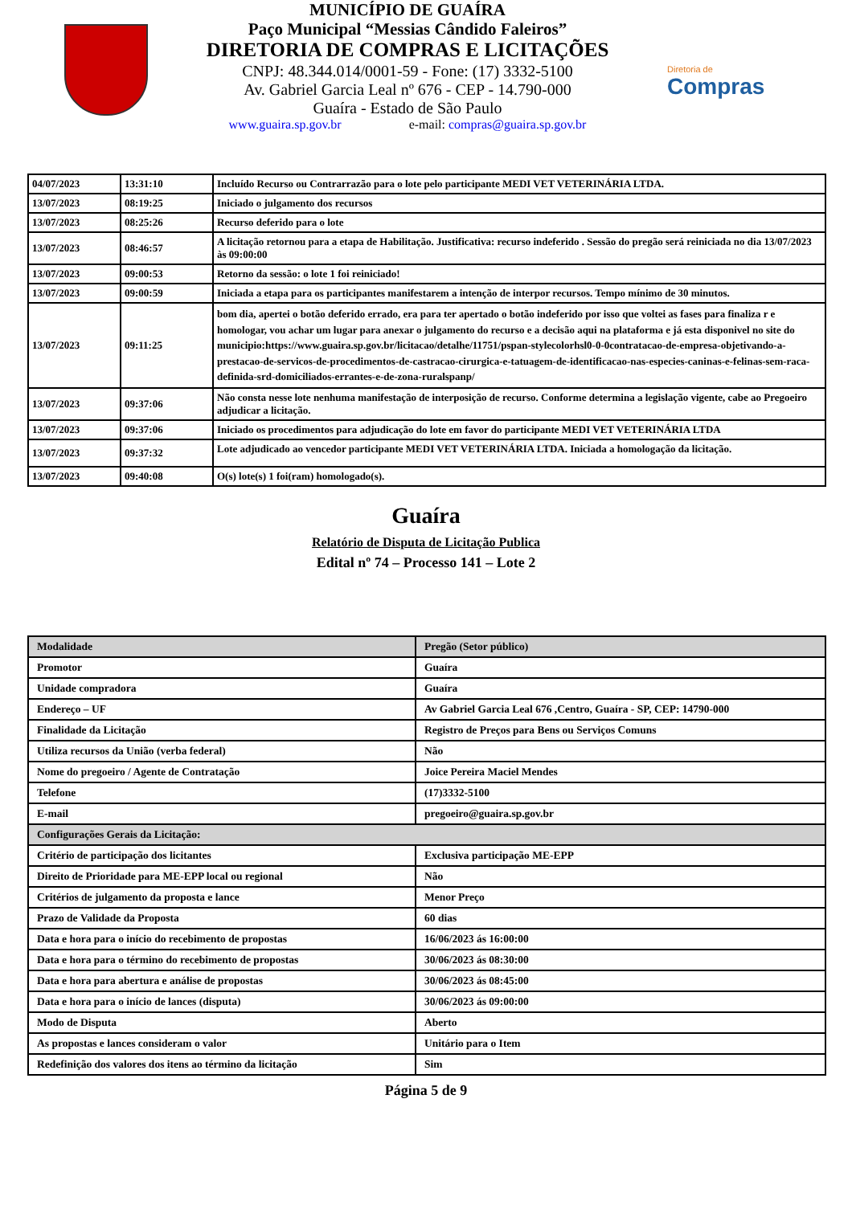MUNICÍPIO DE GUAÍRA
Paço Municipal “Messias Cândido Faleiros”
DIRETORIA DE COMPRAS E LICITAÇÕES
CNPJ: 48.344.014/0001-59 - Fone: (17) 3332-5100
Av. Gabriel Garcia Leal nº 676 - CEP - 14.790-000
Guaíra - Estado de São Paulo
www.guaira.sp.gov.br e-mail: compras@guaira.sp.gov.br
Diretoria de
Compras
| 04/07/2023 | 13:31:10 | Incluído Recurso ou Contrarrazão para o lote pelo participante MEDI VET VETERINÁRIA LTDA. |
| 13/07/2023 | 08:19:25 | Iniciado o julgamento dos recursos |
| 13/07/2023 | 08:25:26 | Recurso deferido para o lote |
| 13/07/2023 | 08:46:57 | A licitação retornou para a etapa de Habilitação. Justificativa: recurso indeferido . Sessão do pregão será reiniciada no dia 13/07/2023 às 09:00:00 |
| 13/07/2023 | 09:00:53 | Retorno da sessão: o lote 1 foi reiniciado! |
| 13/07/2023 | 09:00:59 | Iniciada a etapa para os participantes manifestarem a intenção de interpor recursos. Tempo mínimo de 30 minutos. |
| 13/07/2023 | 09:11:25 | bom dia, apertei o botão deferido errado, era para ter apertado o botão indeferido por isso que voltei as fases para finaliza r e homologar, vou achar um lugar para anexar o julgamento do recurso e a decisão aqui na plataforma e já esta disponivel no site do municipio:https://www.guaira.sp.gov.br/licitacao/detalhe/11751/pspan-stylecolorhsl0-0-0contratacao-de-empresa-objetivando-a-prestacao-de-servicos-de-procedimentos-de-castracao-cirurgica-e-tatuagem-de-identificacao-nas-especies-caninas-e-felinas-sem-raca-definida-srd-domiciliados-errantes-e-de-zona-ruralspanp/ |
| 13/07/2023 | 09:37:06 | Não consta nesse lote nenhuma manifestação de interposição de recurso. Conforme determina a legislação vigente, cabe ao Pregoeiro adjudicar a licitação. |
| 13/07/2023 | 09:37:06 | Iniciado os procedimentos para adjudicação do lote em favor do participante MEDI VET VETERINÁRIA LTDA |
| 13/07/2023 | 09:37:32 | Lote adjudicado ao vencedor participante MEDI VET VETERINÁRIA LTDA. Iniciada a homologação da licitação. |
| 13/07/2023 | 09:40:08 | O(s) lote(s) 1 foi(ram) homologado(s). |
Guaíra
Relatório de Disputa de Licitação Publica
Edital nº 74 – Processo 141 – Lote 2
| Modalidade | Pregão (Setor público) |
| Promotor | Guaíra |
| Unidade compradora | Guaíra |
| Endereço – UF | Av Gabriel Garcia Leal 676 ,Centro, Guaíra - SP, CEP: 14790-000 |
| Finalidade da Licitação | Registro de Preços para Bens ou Serviços Comuns |
| Utiliza recursos da União (verba federal) | Não |
| Nome do pregoeiro / Agente de Contratação | Joice Pereira Maciel Mendes |
| Telefone | (17)3332-5100 |
| E-mail | pregoeiro@guaira.sp.gov.br |
| Configurações Gerais da Licitação: | |
| Critério de participação dos licitantes | Exclusiva participação ME-EPP |
| Direito de Prioridade para ME-EPP local ou regional | Não |
| Critérios de julgamento da proposta e lance | Menor Preço |
| Prazo de Validade da Proposta | 60 dias |
| Data e hora para o início do recebimento de propostas | 16/06/2023 ás 16:00:00 |
| Data e hora para o término do recebimento de propostas | 30/06/2023 ás 08:30:00 |
| Data e hora para abertura e análise de propostas | 30/06/2023 ás 08:45:00 |
| Data e hora para o início de lances (disputa) | 30/06/2023 ás 09:00:00 |
| Modo de Disputa | Aberto |
| As propostas e lances consideram o valor | Unitário para o Item |
| Redefinição dos valores dos itens ao término da licitação | Sim |
Página 5 de 9